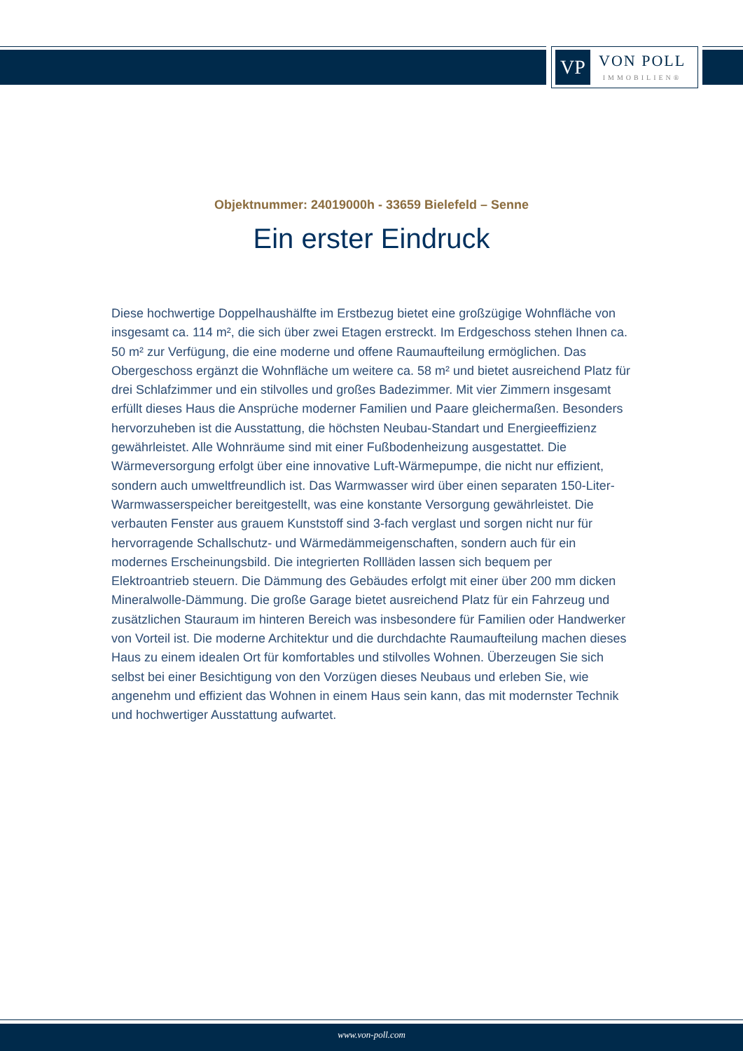VP
VON POLL
IMMOBILIEN®
Objektnummer: 24019000h - 33659 Bielefeld – Senne
Ein erster Eindruck
Diese hochwertige Doppelhaushälfte im Erstbezug bietet eine großzügige Wohnfläche von insgesamt ca. 114 m², die sich über zwei Etagen erstreckt. Im Erdgeschoss stehen Ihnen ca. 50 m² zur Verfügung, die eine moderne und offene Raumaufteilung ermöglichen. Das Obergeschoss ergänzt die Wohnfläche um weitere ca. 58 m² und bietet ausreichend Platz für drei Schlafzimmer und ein stilvolles und großes Badezimmer. Mit vier Zimmern insgesamt erfüllt dieses Haus die Ansprüche moderner Familien und Paare gleichermaßen. Besonders hervorzuheben ist die Ausstattung, die höchsten Neubau-Standart und Energieeffizienz gewährleistet. Alle Wohnräume sind mit einer Fußbodenheizung ausgestattet. Die Wärmeversorgung erfolgt über eine innovative Luft-Wärmepumpe, die nicht nur effizient, sondern auch umweltfreundlich ist. Das Warmwasser wird über einen separaten 150-Liter-Warmwasserspeicher bereitgestellt, was eine konstante Versorgung gewährleistet. Die verbauten Fenster aus grauem Kunststoff sind 3-fach verglast und sorgen nicht nur für hervorragende Schallschutz- und Wärmedämmeigenschaften, sondern auch für ein modernes Erscheinungsbild. Die integrierten Rollläden lassen sich bequem per Elektroantrieb steuern. Die Dämmung des Gebäudes erfolgt mit einer über 200 mm dicken Mineralwolle-Dämmung. Die große Garage bietet ausreichend Platz für ein Fahrzeug und zusätzlichen Stauraum im hinteren Bereich was insbesondere für Familien oder Handwerker von Vorteil ist. Die moderne Architektur und die durchdachte Raumaufteilung machen dieses Haus zu einem idealen Ort für komfortables und stilvolles Wohnen. Überzeugen Sie sich selbst bei einer Besichtigung von den Vorzügen dieses Neubaus und erleben Sie, wie angenehm und effizient das Wohnen in einem Haus sein kann, das mit modernster Technik und hochwertiger Ausstattung aufwartet.
www.von-poll.com